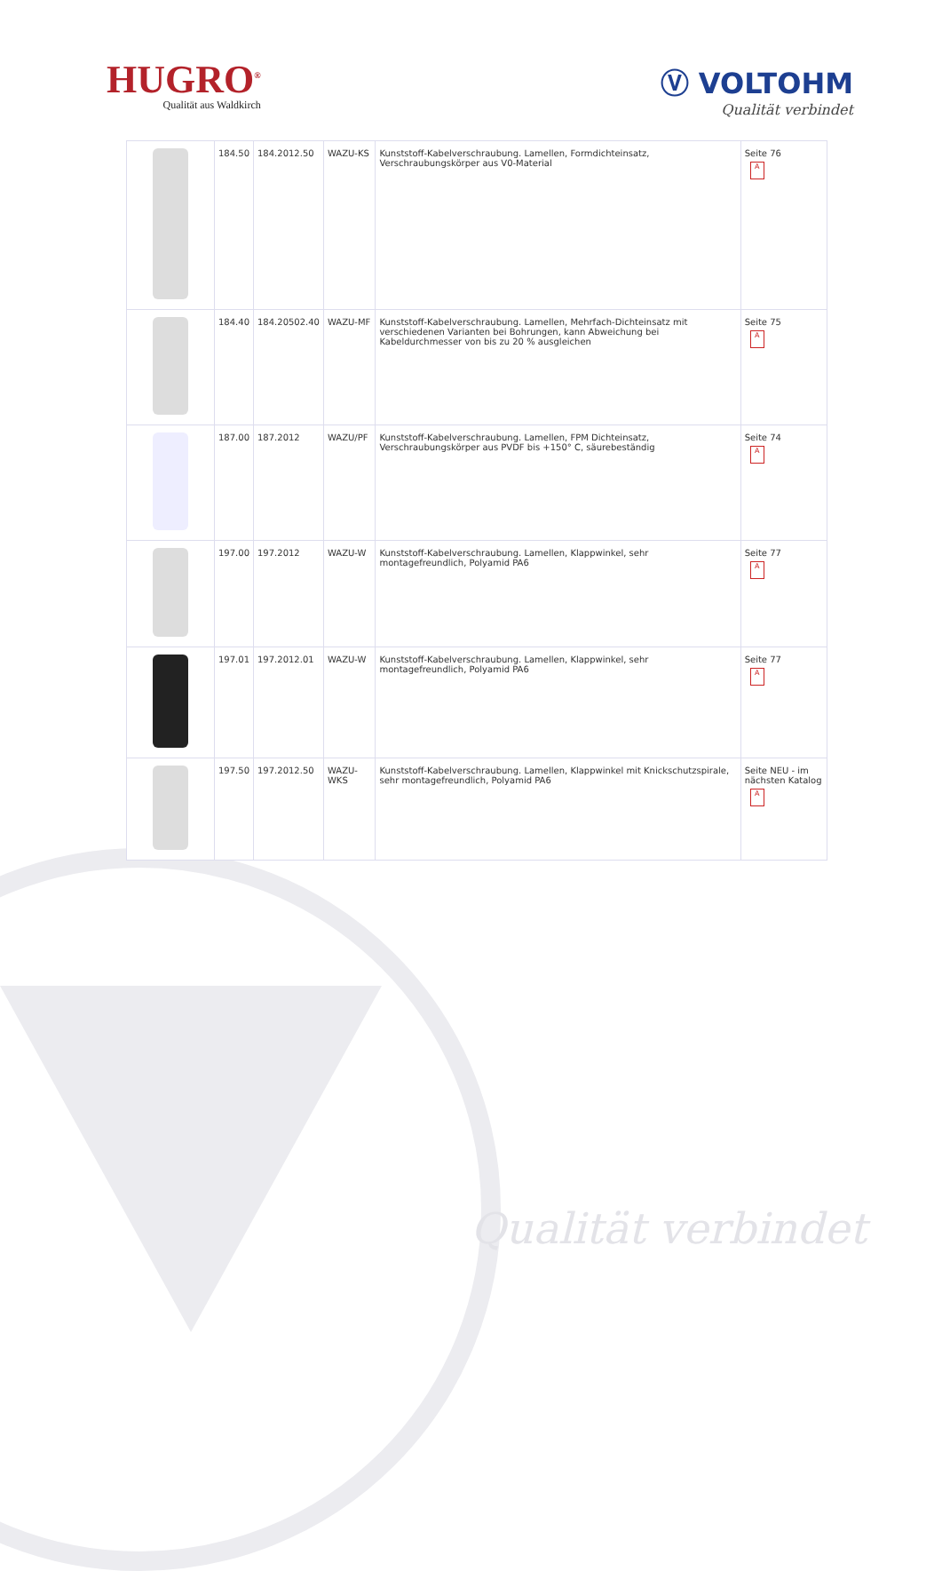HUGRO<sup>®</sup>
Qualität aus Waldkirch
Ⓥ VOLTOHM
Qualität verbindet
| | 184.50 | 184.2012.50 | WAZU-KS | Kunststoff-Kabelverschraubung. Lamellen, Formdichteinsatz, Verschraubungskörper aus V0-Material | Seite 76 A |
| | 184.40 | 184.20502.40 | WAZU-MF | Kunststoff-Kabelverschraubung. Lamellen, Mehrfach-Dichteinsatz mit verschiedenen Varianten bei Bohrungen, kann Abweichung bei Kabeldurchmesser von bis zu 20 % ausgleichen | Seite 75 A |
| | 187.00 | 187.2012 | WAZU/PF | Kunststoff-Kabelverschraubung. Lamellen, FPM Dichteinsatz, Verschraubungskörper aus PVDF bis +150° C, säurebeständig | Seite 74 A |
| | 197.00 | 197.2012 | WAZU-W | Kunststoff-Kabelverschraubung. Lamellen, Klappwinkel, sehr montagefreundlich, Polyamid PA6 | Seite 77 A |
| | 197.01 | 197.2012.01 | WAZU-W | Kunststoff-Kabelverschraubung. Lamellen, Klappwinkel, sehr montagefreundlich, Polyamid PA6 | Seite 77 A |
| | 197.50 | 197.2012.50 | WAZU-WKS | Kunststoff-Kabelverschraubung. Lamellen, Klappwinkel mit Knickschutzspirale, sehr montagefreundlich, Polyamid PA6 | Seite NEU - im nächsten Katalog A |
Qualität verbindet